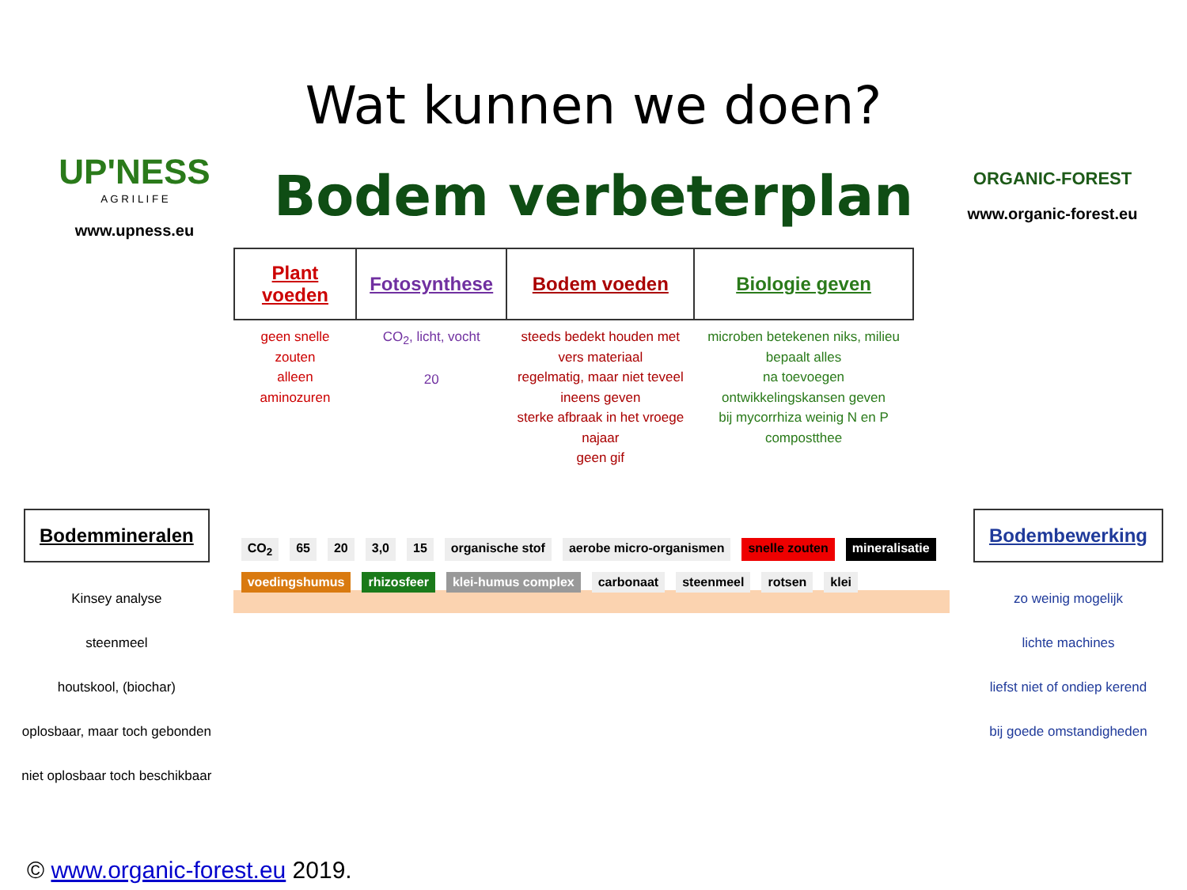Wat kunnen we doen?
UP'NESS
A G R I L I F E
www.upness.eu
Bodem verbeterplan
ORGANIC-FOREST
www.organic-forest.eu
Bodemmineralen
Kinsey analyse
steenmeel
houtskool, (biochar)
oplosbaar, maar toch gebonden
niet oplosbaar toch beschikbaar
| Plant voeden | Fotosynthese | Bodem voeden | Biologie geven |
| --- | --- | --- | --- |
| geen snelle zouten alleen aminozuren | CO<sub>2</sub>, licht, vocht 20 | steeds bedekt houden met vers materiaal regelmatig, maar niet teveel ineens geven sterke afbraak in het vroege najaar geen gif | microben betekenen niks, milieu bepaalt alles na toevoegen ontwikkelingskansen geven bij mycorrhiza weinig N en P compostthee |
CO<sub>2</sub> 65 20 3,0 15 organische stof aerobe micro-organismen snelle zouten mineralisatie voedingshumus rhizosfeer klei-humus complex carbonaat steenmeel rotsen klei
Bodembewerking
zo weinig mogelijk
lichte machines
liefst niet of ondiep kerend
bij goede omstandigheden
© www.organic-forest.eu 2019.